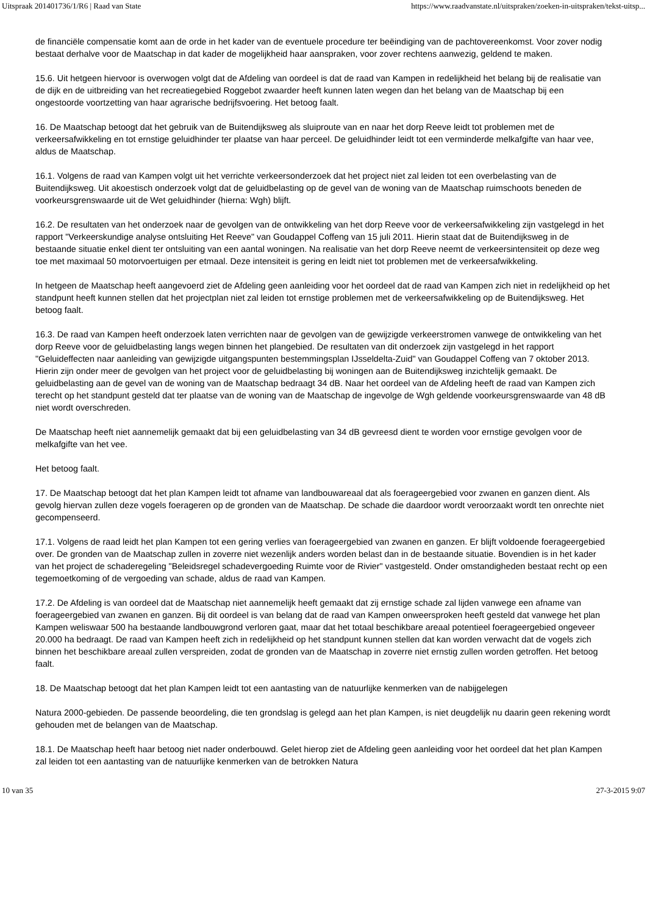Uitspraak 201401736/1/R6 | Raad van State https://www.raadvanstate.nl/uitspraken/zoeken-in-uitspraken/tekst-uitsp...
de financiële compensatie komt aan de orde in het kader van de eventuele procedure ter beëindiging van de pachtovereenkomst. Voor zover nodig bestaat derhalve voor de Maatschap in dat kader de mogelijkheid haar aanspraken, voor zover rechtens aanwezig, geldend te maken.
15.6. Uit hetgeen hiervoor is overwogen volgt dat de Afdeling van oordeel is dat de raad van Kampen in redelijkheid het belang bij de realisatie van de dijk en de uitbreiding van het recreatiegebied Roggebot zwaarder heeft kunnen laten wegen dan het belang van de Maatschap bij een ongestoorde voortzetting van haar agrarische bedrijfsvoering. Het betoog faalt.
16. De Maatschap betoogt dat het gebruik van de Buitendijksweg als sluiproute van en naar het dorp Reeve leidt tot problemen met de verkeersafwikkeling en tot ernstige geluidhinder ter plaatse van haar perceel. De geluidhinder leidt tot een verminderde melkafgifte van haar vee, aldus de Maatschap.
16.1. Volgens de raad van Kampen volgt uit het verrichte verkeersonderzoek dat het project niet zal leiden tot een overbelasting van de Buitendijksweg. Uit akoestisch onderzoek volgt dat de geluidbelasting op de gevel van de woning van de Maatschap ruimschoots beneden de voorkeursgrenswaarde uit de Wet geluidhinder (hierna: Wgh) blijft.
16.2. De resultaten van het onderzoek naar de gevolgen van de ontwikkeling van het dorp Reeve voor de verkeersafwikkeling zijn vastgelegd in het rapport "Verkeerskundige analyse ontsluiting Het Reeve" van Goudappel Coffeng van 15 juli 2011. Hierin staat dat de Buitendijksweg in de bestaande situatie enkel dient ter ontsluiting van een aantal woningen. Na realisatie van het dorp Reeve neemt de verkeersintensiteit op deze weg toe met maximaal 50 motorvoertuigen per etmaal. Deze intensiteit is gering en leidt niet tot problemen met de verkeersafwikkeling.
In hetgeen de Maatschap heeft aangevoerd ziet de Afdeling geen aanleiding voor het oordeel dat de raad van Kampen zich niet in redelijkheid op het standpunt heeft kunnen stellen dat het projectplan niet zal leiden tot ernstige problemen met de verkeersafwikkeling op de Buitendijksweg. Het betoog faalt.
16.3. De raad van Kampen heeft onderzoek laten verrichten naar de gevolgen van de gewijzigde verkeerstromen vanwege de ontwikkeling van het dorp Reeve voor de geluidbelasting langs wegen binnen het plangebied. De resultaten van dit onderzoek zijn vastgelegd in het rapport "Geluideffecten naar aanleiding van gewijzigde uitgangspunten bestemmingsplan IJsseldelta-Zuid" van Goudappel Coffeng van 7 oktober 2013. Hierin zijn onder meer de gevolgen van het project voor de geluidbelasting bij woningen aan de Buitendijksweg inzichtelijk gemaakt. De geluidbelasting aan de gevel van de woning van de Maatschap bedraagt 34 dB. Naar het oordeel van de Afdeling heeft de raad van Kampen zich terecht op het standpunt gesteld dat ter plaatse van de woning van de Maatschap de ingevolge de Wgh geldende voorkeursgrenswaarde van 48 dB niet wordt overschreden.
De Maatschap heeft niet aannemelijk gemaakt dat bij een geluidbelasting van 34 dB gevreesd dient te worden voor ernstige gevolgen voor de melkafgifte van het vee.
Het betoog faalt.
17. De Maatschap betoogt dat het plan Kampen leidt tot afname van landbouwareaal dat als foerageergebied voor zwanen en ganzen dient. Als gevolg hiervan zullen deze vogels foerageren op de gronden van de Maatschap. De schade die daardoor wordt veroorzaakt wordt ten onrechte niet gecompenseerd.
17.1. Volgens de raad leidt het plan Kampen tot een gering verlies van foerageergebied van zwanen en ganzen. Er blijft voldoende foerageergebied over. De gronden van de Maatschap zullen in zoverre niet wezenlijk anders worden belast dan in de bestaande situatie. Bovendien is in het kader van het project de schaderegeling "Beleidsregel schadevergoeding Ruimte voor de Rivier" vastgesteld. Onder omstandigheden bestaat recht op een tegemoetkoming of de vergoeding van schade, aldus de raad van Kampen.
17.2. De Afdeling is van oordeel dat de Maatschap niet aannemelijk heeft gemaakt dat zij ernstige schade zal lijden vanwege een afname van foerageergebied van zwanen en ganzen. Bij dit oordeel is van belang dat de raad van Kampen onweersproken heeft gesteld dat vanwege het plan Kampen weliswaar 500 ha bestaande landbouwgrond verloren gaat, maar dat het totaal beschikbare areaal potentieel foerageergebied ongeveer 20.000 ha bedraagt. De raad van Kampen heeft zich in redelijkheid op het standpunt kunnen stellen dat kan worden verwacht dat de vogels zich binnen het beschikbare areaal zullen verspreiden, zodat de gronden van de Maatschap in zoverre niet ernstig zullen worden getroffen. Het betoog faalt.
18. De Maatschap betoogt dat het plan Kampen leidt tot een aantasting van de natuurlijke kenmerken van de nabijgelegen
Natura 2000-gebieden. De passende beoordeling, die ten grondslag is gelegd aan het plan Kampen, is niet deugdelijk nu daarin geen rekening wordt gehouden met de belangen van de Maatschap.
18.1. De Maatschap heeft haar betoog niet nader onderbouwd. Gelet hierop ziet de Afdeling geen aanleiding voor het oordeel dat het plan Kampen zal leiden tot een aantasting van de natuurlijke kenmerken van de betrokken Natura
10 van 35 27-3-2015 9:07